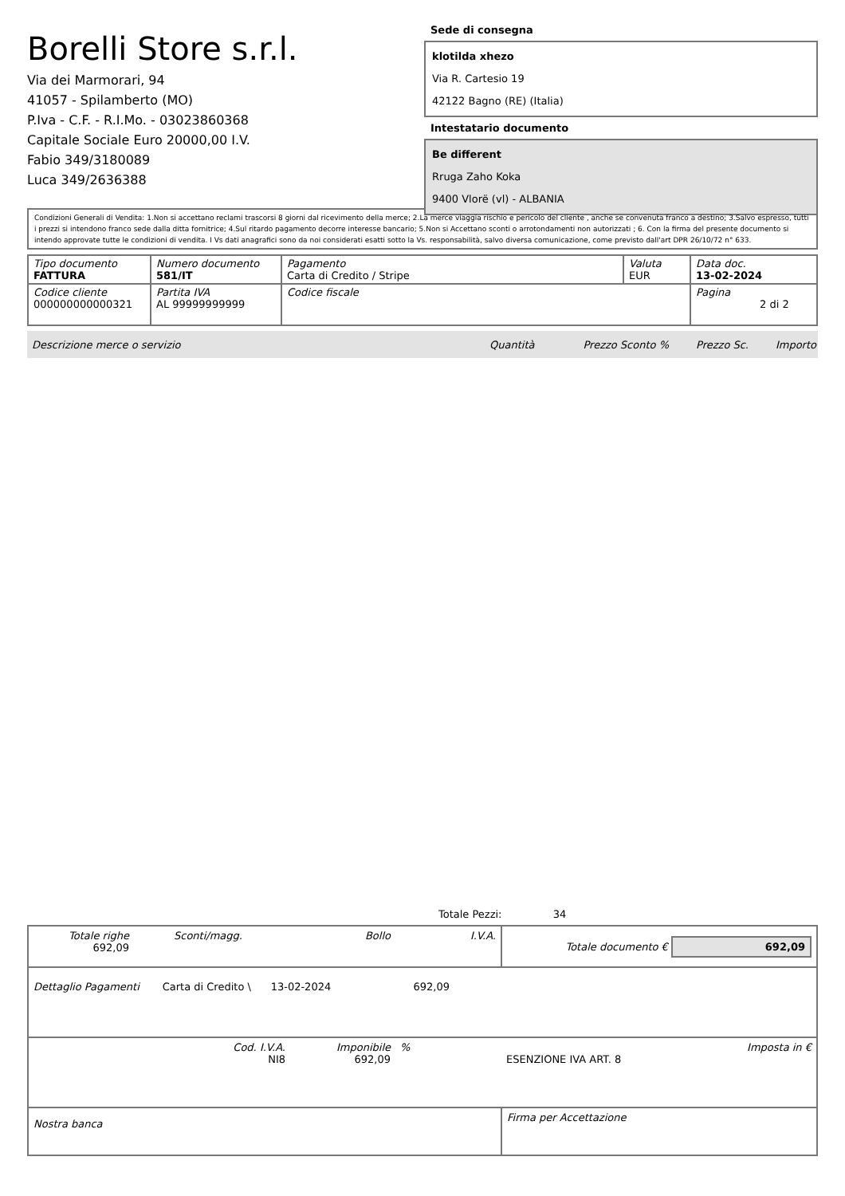Borelli Store s.r.l.
Via dei Marmorari, 94
41057 - Spilamberto (MO)
P.Iva - C.F. - R.I.Mo. - 03023860368
Capitale Sociale Euro 20000,00 I.V.
Fabio 349/3180089
Luca 349/2636388
Sede di consegna
klotilda xhezo
Via R. Cartesio 19
42122 Bagno (RE) (Italia)
Intestatario documento
Be different
Rruga Zaho Koka
9400 Vlorë (vl) - ALBANIA
Condizioni Generali di Vendita: 1.Non si accettano reclami trascorsi 8 giorni dal ricevimento della merce; 2.La merce viaggia rischio e pericolo del cliente , anche se convenuta franco a destino; 3.Salvo espresso, tutti i prezzi si intendono franco sede dalla ditta fornitrice; 4.Sul ritardo pagamento decorre interesse bancario; 5.Non si Accettano sconti o arrotondamenti non autorizzati ; 6. Con la firma del presente documento si intendo approvate tutte le condizioni di vendita. I Vs dati anagrafici sono da noi considerati esatti sotto la Vs. responsabilità, salvo diversa comunicazione, come previsto dall'art DPR 26/10/72 n° 633.
| Tipo documento FATTURA | Numero documento 581/IT | Pagamento Carta di Credito / Stripe | Valuta EUR | Data doc. 13-02-2024 |
| Codice cliente 000000000000321 | Partita IVA AL 99999999999 | Codice fiscale | | Pagina 2 di 2 |
Descrizione merce o servizio Quantità Prezzo Sconto % Prezzo Sc. Importo
Totale Pezzi: 34
| Totale righe 692,09 | Sconti/magg. | Bollo | I.V.A. | Totale documento € 692,09 | |
| Dettaglio Pagamenti Carta di Credito \ 13-02-2024 692,09 | | | | | |
| Cod. I.V.A. NI8 | | Imponibile 692,09 | % | ESENZIONE IVA ART. 8 | Imposta in € |
| Nostra banca | | | | Firma per Accettazione | |